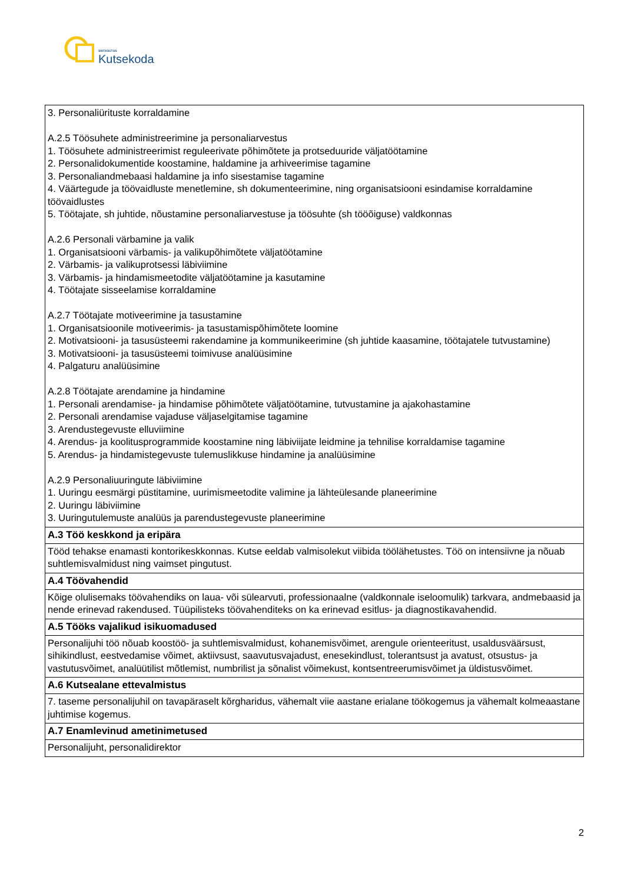SIHTASUTUS
Kutsekoda
| 3. Personaliürituste korraldamine A.2.5 Töösuhete administreerimine ja personaliarvestus 1. Töösuhete administreerimist reguleerivate põhimõtete ja protseduuride väljatöötamine 2. Personalidokumentide koostamine, haldamine ja arhiveerimise tagamine 3. Personaliandmebaasi haldamine ja info sisestamise tagamine 4. Väärtegude ja töövaidluste menetlemine, sh dokumenteerimine, ning organisatsiooni esindamise korraldamine töövaidlustes 5. Töötajate, sh juhtide, nõustamine personaliarvestuse ja töösuhte (sh tööõiguse) valdkonnas A.2.6 Personali värbamine ja valik 1. Organisatsiooni värbamis- ja valikupõhimõtete väljatöötamine 2. Värbamis- ja valikuprotsessi läbiviimine 3. Värbamis- ja hindamismeetodite väljatöötamine ja kasutamine 4. Töötajate sisseelamise korraldamine A.2.7 Töötajate motiveerimine ja tasustamine 1. Organisatsioonile motiveerimis- ja tasustamispõhimõtete loomine 2. Motivatsiooni- ja tasusüsteemi rakendamine ja kommunikeerimine (sh juhtide kaasamine, töötajatele tutvustamine) 3. Motivatsiooni- ja tasusüsteemi toimivuse analüüsimine 4. Palgaturu analüüsimine A.2.8 Töötajate arendamine ja hindamine 1. Personali arendamise- ja hindamise põhimõtete väljatöötamine, tutvustamine ja ajakohastamine 2. Personali arendamise vajaduse väljaselgitamise tagamine 3. Arendustegevuste elluviimine 4. Arendus- ja koolitusprogrammide koostamine ning läbiviijate leidmine ja tehnilise korraldamise tagamine 5. Arendus- ja hindamistegevuste tulemuslikkuse hindamine ja analüüsimine A.2.9 Personaliuuringute läbiviimine 1. Uuringu eesmärgi püstitamine, uurimismeetodite valimine ja lähteülesande planeerimine 2. Uuringu läbiviimine 3. Uuringutulemuste analüüs ja parendustegevuste planeerimine |
| A.3 Töö keskkond ja eripära |
| Tööd tehakse enamasti kontorikeskkonnas. Kutse eeldab valmisolekut viibida töölähetustes. Töö on intensiivne ja nõuab suhtlemisvalmidust ning vaimset pingutust. |
| A.4 Töövahendid |
| Kõige olulisemaks töövahendiks on laua- või sülearvuti, professionaalne (valdkonnale iseloomulik) tarkvara, andmebaasid ja nende erinevad rakendused. Tüüpilisteks töövahenditeks on ka erinevad esitlus- ja diagnostikavahendid. |
| A.5 Tööks vajalikud isikuomadused |
| Personalijuhi töö nõuab koostöö- ja suhtlemisvalmidust, kohanemisvõimet, arengule orienteeritust, usaldusväärsust, sihikindlust, eestvedamise võimet, aktiivsust, saavutusvajadust, enesekindlust, tolerantsust ja avatust, otsustus- ja vastutusvõimet, analüütilist mõtlemist, numbrilist ja sõnalist võimekust, kontsentreerumisvõimet ja üldistusvõimet. |
| A.6 Kutsealane ettevalmistus |
| 7. taseme personalijuhil on tavapäraselt kõrgharidus, vähemalt viie aastane erialane töökogemus ja vähemalt kolmeaastane juhtimise kogemus. |
| A.7 Enamlevinud ametinimetused |
| Personalijuht, personalidirektor |
2